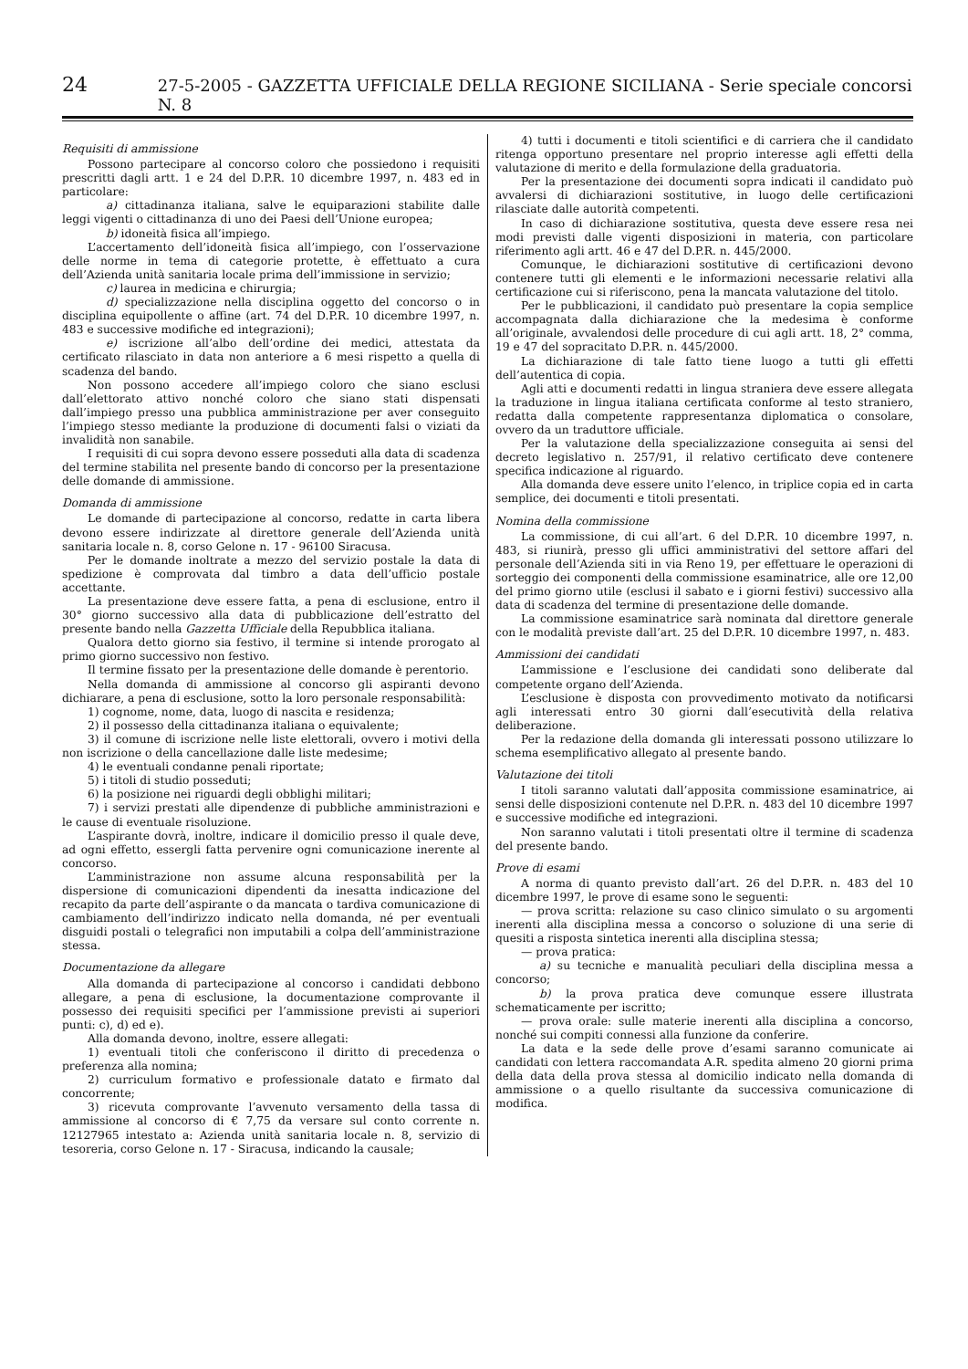24 27-5-2005 - GAZZETTA UFFICIALE DELLA REGIONE SICILIANA - Serie speciale concorsi N. 8
Requisiti di ammissione
Possono partecipare al concorso coloro che possiedono i requisiti prescritti dagli artt. 1 e 24 del D.P.R. 10 dicembre 1997, n. 483 ed in particolare:
a) cittadinanza italiana, salve le equiparazioni stabilite dalle leggi vigenti o cittadinanza di uno dei Paesi dell’Unione europea;
b) idoneità fisica all’impiego.
L’accertamento dell’idoneità fisica all’impiego, con l’osservazione delle norme in tema di categorie protette, è effettuato a cura dell’Azienda unità sanitaria locale prima dell’immissione in servizio;
c) laurea in medicina e chirurgia;
d) specializzazione nella disciplina oggetto del concorso o in disciplina equipollente o affine (art. 74 del D.P.R. 10 dicembre 1997, n. 483 e successive modifiche ed integrazioni);
e) iscrizione all’albo dell’ordine dei medici, attestata da certificato rilasciato in data non anteriore a 6 mesi rispetto a quella di scadenza del bando.
Non possono accedere all’impiego coloro che siano esclusi dall’elettorato attivo nonché coloro che siano stati dispensati dall’impiego presso una pubblica amministrazione per aver conseguito l’impiego stesso mediante la produzione di documenti falsi o viziati da invalidità non sanabile.
I requisiti di cui sopra devono essere posseduti alla data di scadenza del termine stabilita nel presente bando di concorso per la presentazione delle domande di ammissione.
Domanda di ammissione
Le domande di partecipazione al concorso, redatte in carta libera devono essere indirizzate al direttore generale dell’Azienda unità sanitaria locale n. 8, corso Gelone n. 17 - 96100 Siracusa.
Per le domande inoltrate a mezzo del servizio postale la data di spedizione è comprovata dal timbro a data dell’ufficio postale accettante.
La presentazione deve essere fatta, a pena di esclusione, entro il 30° giorno successivo alla data di pubblicazione dell’estratto del presente bando nella Gazzetta Ufficiale della Repubblica italiana.
Qualora detto giorno sia festivo, il termine si intende prorogato al primo giorno successivo non festivo.
Il termine fissato per la presentazione delle domande è perentorio.
Nella domanda di ammissione al concorso gli aspiranti devono dichiarare, a pena di esclusione, sotto la loro personale responsabilità:
1) cognome, nome, data, luogo di nascita e residenza;
2) il possesso della cittadinanza italiana o equivalente;
3) il comune di iscrizione nelle liste elettorali, ovvero i motivi della non iscrizione o della cancellazione dalle liste medesime;
4) le eventuali condanne penali riportate;
5) i titoli di studio posseduti;
6) la posizione nei riguardi degli obblighi militari;
7) i servizi prestati alle dipendenze di pubbliche amministrazioni e le cause di eventuale risoluzione.
L’aspirante dovrà, inoltre, indicare il domicilio presso il quale deve, ad ogni effetto, essergli fatta pervenire ogni comunicazione inerente al concorso.
L’amministrazione non assume alcuna responsabilità per la dispersione di comunicazioni dipendenti da inesatta indicazione del recapito da parte dell’aspirante o da mancata o tardiva comunicazione di cambiamento dell’indirizzo indicato nella domanda, né per eventuali disguidi postali o telegrafici non imputabili a colpa dell’amministrazione stessa.
Documentazione da allegare
Alla domanda di partecipazione al concorso i candidati debbono allegare, a pena di esclusione, la documentazione comprovante il possesso dei requisiti specifici per l’ammissione previsti ai superiori punti: c), d) ed e).
Alla domanda devono, inoltre, essere allegati:
1) eventuali titoli che conferiscono il diritto di precedenza o preferenza alla nomina;
2) curriculum formativo e professionale datato e firmato dal concorrente;
3) ricevuta comprovante l’avvenuto versamento della tassa di ammissione al concorso di € 7,75 da versare sul conto corrente n. 12127965 intestato a: Azienda unità sanitaria locale n. 8, servizio di tesoreria, corso Gelone n. 17 - Siracusa, indicando la causale;
4) tutti i documenti e titoli scientifici e di carriera che il candidato ritenga opportuno presentare nel proprio interesse agli effetti della valutazione di merito e della formulazione della graduatoria.
Per la presentazione dei documenti sopra indicati il candidato può avvalersi di dichiarazioni sostitutive, in luogo delle certificazioni rilasciate dalle autorità competenti.
In caso di dichiarazione sostitutiva, questa deve essere resa nei modi previsti dalle vigenti disposizioni in materia, con particolare riferimento agli artt. 46 e 47 del D.P.R. n. 445/2000.
Comunque, le dichiarazioni sostitutive di certificazioni devono contenere tutti gli elementi e le informazioni necessarie relativi alla certificazione cui si riferiscono, pena la mancata valutazione del titolo.
Per le pubblicazioni, il candidato può presentare la copia semplice accompagnata dalla dichiarazione che la medesima è conforme all’originale, avvalendosi delle procedure di cui agli artt. 18, 2° comma, 19 e 47 del sopracitato D.P.R. n. 445/2000.
La dichiarazione di tale fatto tiene luogo a tutti gli effetti dell’autentica di copia.
Agli atti e documenti redatti in lingua straniera deve essere allegata la traduzione in lingua italiana certificata conforme al testo straniero, redatta dalla competente rappresentanza diplomatica o consolare, ovvero da un traduttore ufficiale.
Per la valutazione della specializzazione conseguita ai sensi del decreto legislativo n. 257/91, il relativo certificato deve contenere specifica indicazione al riguardo.
Alla domanda deve essere unito l’elenco, in triplice copia ed in carta semplice, dei documenti e titoli presentati.
Nomina della commissione
La commissione, di cui all’art. 6 del D.P.R. 10 dicembre 1997, n. 483, si riunirà, presso gli uffici amministrativi del settore affari del personale dell’Azienda siti in via Reno 19, per effettuare le operazioni di sorteggio dei componenti della commissione esaminatrice, alle ore 12,00 del primo giorno utile (esclusi il sabato e i giorni festivi) successivo alla data di scadenza del termine di presentazione delle domande.
La commissione esaminatrice sarà nominata dal direttore generale con le modalità previste dall’art. 25 del D.P.R. 10 dicembre 1997, n. 483.
Ammissioni dei candidati
L’ammissione e l’esclusione dei candidati sono deliberate dal competente organo dell’Azienda.
L’esclusione è disposta con provvedimento motivato da notificarsi agli interessati entro 30 giorni dall’esecutività della relativa deliberazione.
Per la redazione della domanda gli interessati possono utilizzare lo schema esemplificativo allegato al presente bando.
Valutazione dei titoli
I titoli saranno valutati dall’apposita commissione esaminatrice, ai sensi delle disposizioni contenute nel D.P.R. n. 483 del 10 dicembre 1997 e successive modifiche ed integrazioni.
Non saranno valutati i titoli presentati oltre il termine di scadenza del presente bando.
Prove di esami
A norma di quanto previsto dall’art. 26 del D.P.R. n. 483 del 10 dicembre 1997, le prove di esame sono le seguenti:
— prova scritta: relazione su caso clinico simulato o su argomenti inerenti alla disciplina messa a concorso o soluzione di una serie di quesiti a risposta sintetica inerenti alla disciplina stessa;
— prova pratica:
a) su tecniche e manualità peculiari della disciplina messa a concorso;
b) la prova pratica deve comunque essere illustrata schematicamente per iscritto;
— prova orale: sulle materie inerenti alla disciplina a concorso, nonché sui compiti connessi alla funzione da conferire.
La data e la sede delle prove d’esami saranno comunicate ai candidati con lettera raccomandata A.R. spedita almeno 20 giorni prima della data della prova stessa al domicilio indicato nella domanda di ammissione o a quello risultante da successiva comunicazione di modifica.